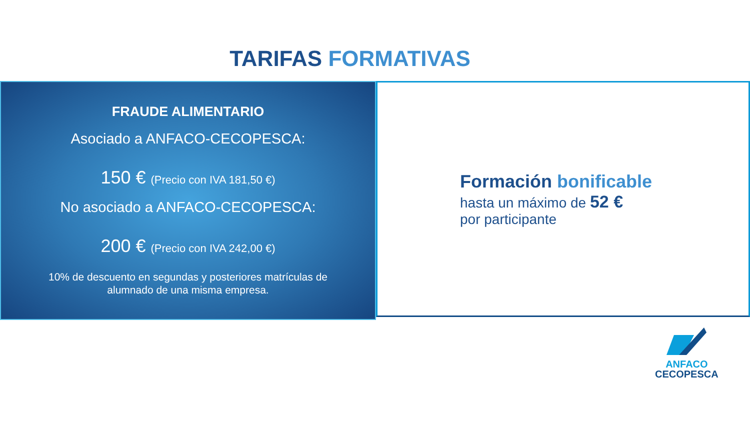TARIFAS FORMATIVAS
FRAUDE ALIMENTARIO
Asociado a ANFACO-CECOPESCA:
150 € (Precio con IVA 181,50 €)
No asociado a ANFACO-CECOPESCA:
200 € (Precio con IVA 242,00 €)
10% de descuento en segundas y posteriores matrículas de
alumnado de una misma empresa.
Formación bonificable
hasta un máximo de 52 €
por participante
ANFACO
CECOPESCA